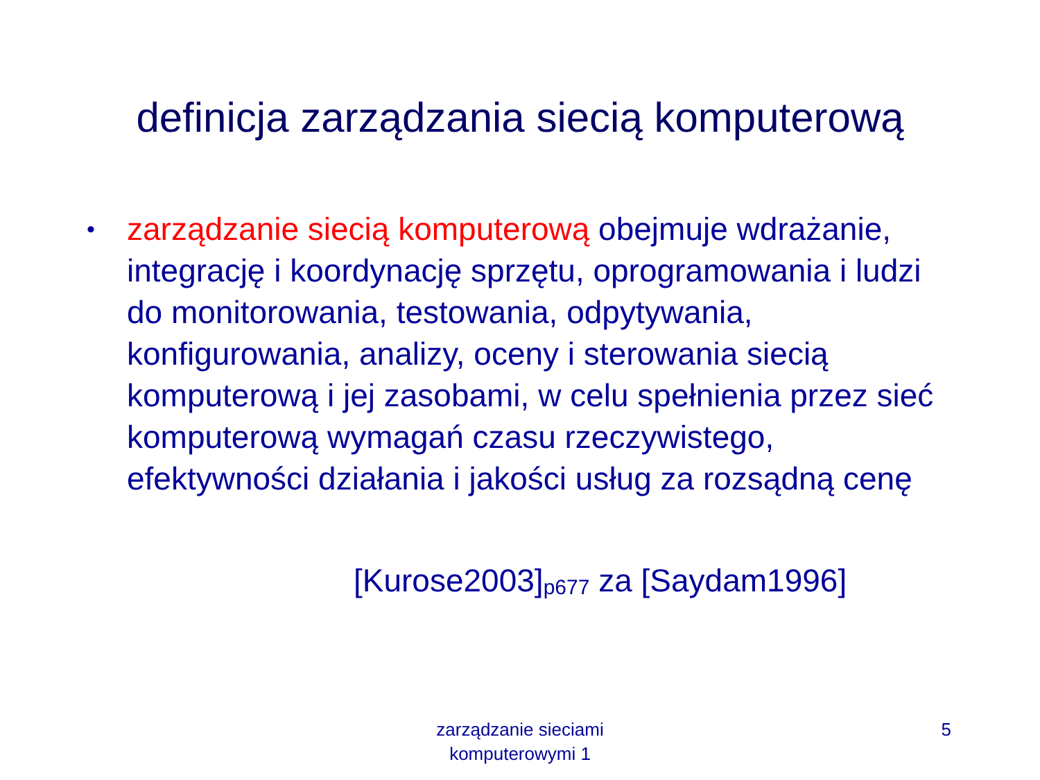definicja zarządzania siecią komputerową
•
zarządzanie siecią komputerową obejmuje wdrażanie, integrację i koordynację sprzętu, oprogramowania i ludzi do monitorowania, testowania, odpytywania, konfigurowania, analizy, oceny i sterowania siecią komputerową i jej zasobami, w celu spełnienia przez sieć komputerową wymagań czasu rzeczywistego, efektywności działania i jakości usług za rozsądną cenę
[Kurose2003]<sub>p677</sub> za [Saydam1996]
zarządzanie sieciami
komputerowymi 1
5